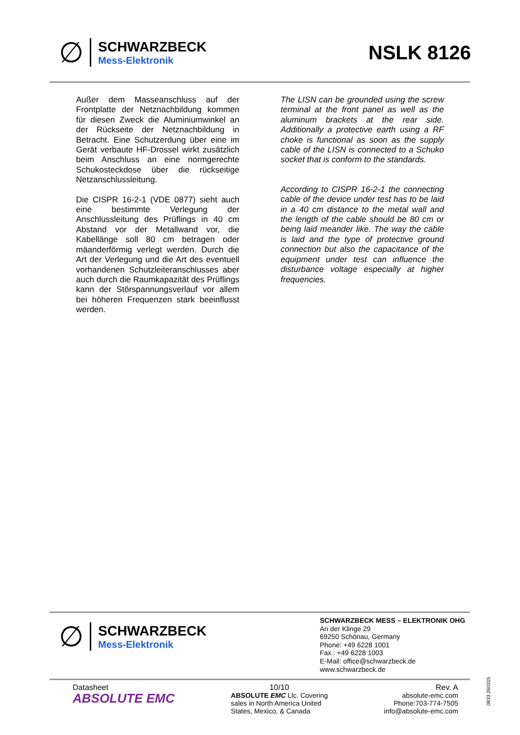∅
SCHWARZBECK
Mess-Elektronik
NSLK 8126
Außer dem Masseanschluss auf der Frontplatte der Netznachbildung kommen für diesen Zweck die Aluminiumwinkel an der Rückseite der Netznachbildung in Betracht. Eine Schutzerdung über eine im Gerät verbaute HF-Drossel wirkt zusätzlich beim Anschluss an eine normgerechte Schukosteckdose über die rückseitige Netzanschlussleitung.
Die CISPR 16-2-1 (VDE 0877) sieht auch eine bestimmte Verlegung der Anschlussleitung des Prüflings in 40 cm Abstand vor der Metallwand vor, die Kabellänge soll 80 cm betragen oder mäanderförmig verlegt werden. Durch die Art der Verlegung und die Art des eventuell vorhandenen Schutzleiteranschlusses aber auch durch die Raumkapazität des Prüflings kann der Störspannungsverlauf vor allem bei höheren Frequenzen stark beeinflusst werden.
The LISN can be grounded using the screw terminal at the front panel as well as the aluminum brackets at the rear side. Additionally a protective earth using a RF choke is functional as soon as the supply cable of the LISN is connected to a Schuko socket that is conform to the standards.
According to CISPR 16-2-1 the connecting cable of the device under test has to be laid in a 40 cm distance to the metal wall and the length of the cable should be 80 cm or being laid meander like. The way the cable is laid and the type of protective ground connection but also the capacitance of the equipment under test can influence the disturbance voltage especially at higher frequencies.
∅
SCHWARZBECK
Mess-Elektronik
SCHWARZBECK MESS – ELEKTRONIK OHG
An der Klinge 29
69250 Schönau, Germany
Phone: +49 6228 1001
Fax.: +49 6228 1003
E-Mail: office@schwarzbeck.de
www.schwarzbeck.de
Datasheet
ABSOLUTE EMC
10/10
ABSOLUTE EMC Llc. Covering
sales in North America United
States, Mexico, & Canada
Rev. A
absolute-emc.com
Phone:703-774-7505
info@absolute-emc.com
0833.260315